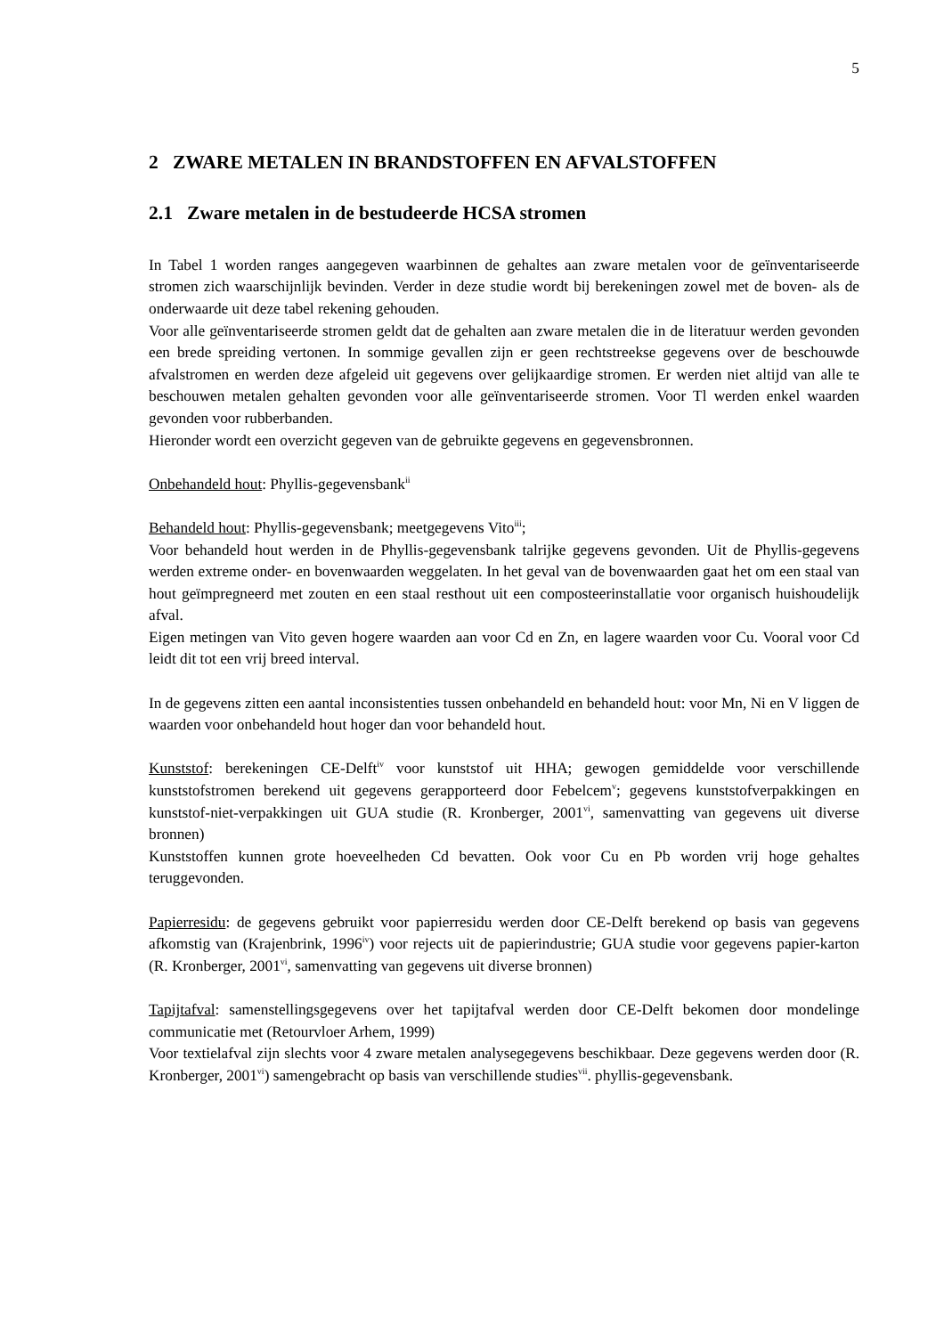5
2 ZWARE METALEN IN BRANDSTOFFEN EN AFVALSTOFFEN
2.1 Zware metalen in de bestudeerde HCSA stromen
In Tabel 1 worden ranges aangegeven waarbinnen de gehaltes aan zware metalen voor de geïnventariseerde stromen zich waarschijnlijk bevinden. Verder in deze studie wordt bij berekeningen zowel met de boven- als de onderwaarde uit deze tabel rekening gehouden.
Voor alle geïnventariseerde stromen geldt dat de gehalten aan zware metalen die in de literatuur werden gevonden een brede spreiding vertonen. In sommige gevallen zijn er geen rechtstreekse gegevens over de beschouwde afvalstromen en werden deze afgeleid uit gegevens over gelijkaardige stromen. Er werden niet altijd van alle te beschouwen metalen gehalten gevonden voor alle geïnventariseerde stromen. Voor Tl werden enkel waarden gevonden voor rubberbanden.
Hieronder wordt een overzicht gegeven van de gebruikte gegevens en gegevensbronnen.
Onbehandeld hout: Phyllis-gegevensbank<sup>ii</sup>
Behandeld hout: Phyllis-gegevensbank; meetgegevens Vito<sup>iii</sup>;
Voor behandeld hout werden in de Phyllis-gegevensbank talrijke gegevens gevonden. Uit de Phyllis-gegevens werden extreme onder- en bovenwaarden weggelaten. In het geval van de bovenwaarden gaat het om een staal van hout geïmpregneerd met zouten en een staal resthout uit een composteerinstallatie voor organisch huishoudelijk afval.
Eigen metingen van Vito geven hogere waarden aan voor Cd en Zn, en lagere waarden voor Cu. Vooral voor Cd leidt dit tot een vrij breed interval.
In de gegevens zitten een aantal inconsistenties tussen onbehandeld en behandeld hout: voor Mn, Ni en V liggen de waarden voor onbehandeld hout hoger dan voor behandeld hout.
Kunststof: berekeningen CE-Delft<sup>iv</sup> voor kunststof uit HHA; gewogen gemiddelde voor verschillende kunststofstromen berekend uit gegevens gerapporteerd door Febelcem<sup>v</sup>; gegevens kunststofverpakkingen en kunststof-niet-verpakkingen uit GUA studie (R. Kronberger, 2001<sup>vi</sup>, samenvatting van gegevens uit diverse bronnen)
Kunststoffen kunnen grote hoeveelheden Cd bevatten. Ook voor Cu en Pb worden vrij hoge gehaltes teruggevonden.
Papierresidu: de gegevens gebruikt voor papierresidu werden door CE-Delft berekend op basis van gegevens afkomstig van (Krajenbrink, 1996<sup>iv</sup>) voor rejects uit de papierindustrie; GUA studie voor gegevens papier-karton (R. Kronberger, 2001<sup>vi</sup>, samenvatting van gegevens uit diverse bronnen)
Tapijtafval: samenstellingsgegevens over het tapijtafval werden door CE-Delft bekomen door mondelinge communicatie met (Retourvloer Arhem, 1999)
Voor textielafval zijn slechts voor 4 zware metalen analysegegevens beschikbaar. Deze gegevens werden door (R. Kronberger, 2001<sup>vi</sup>) samengebracht op basis van verschillende studies<sup>vii</sup>. phyllis-gegevensbank.